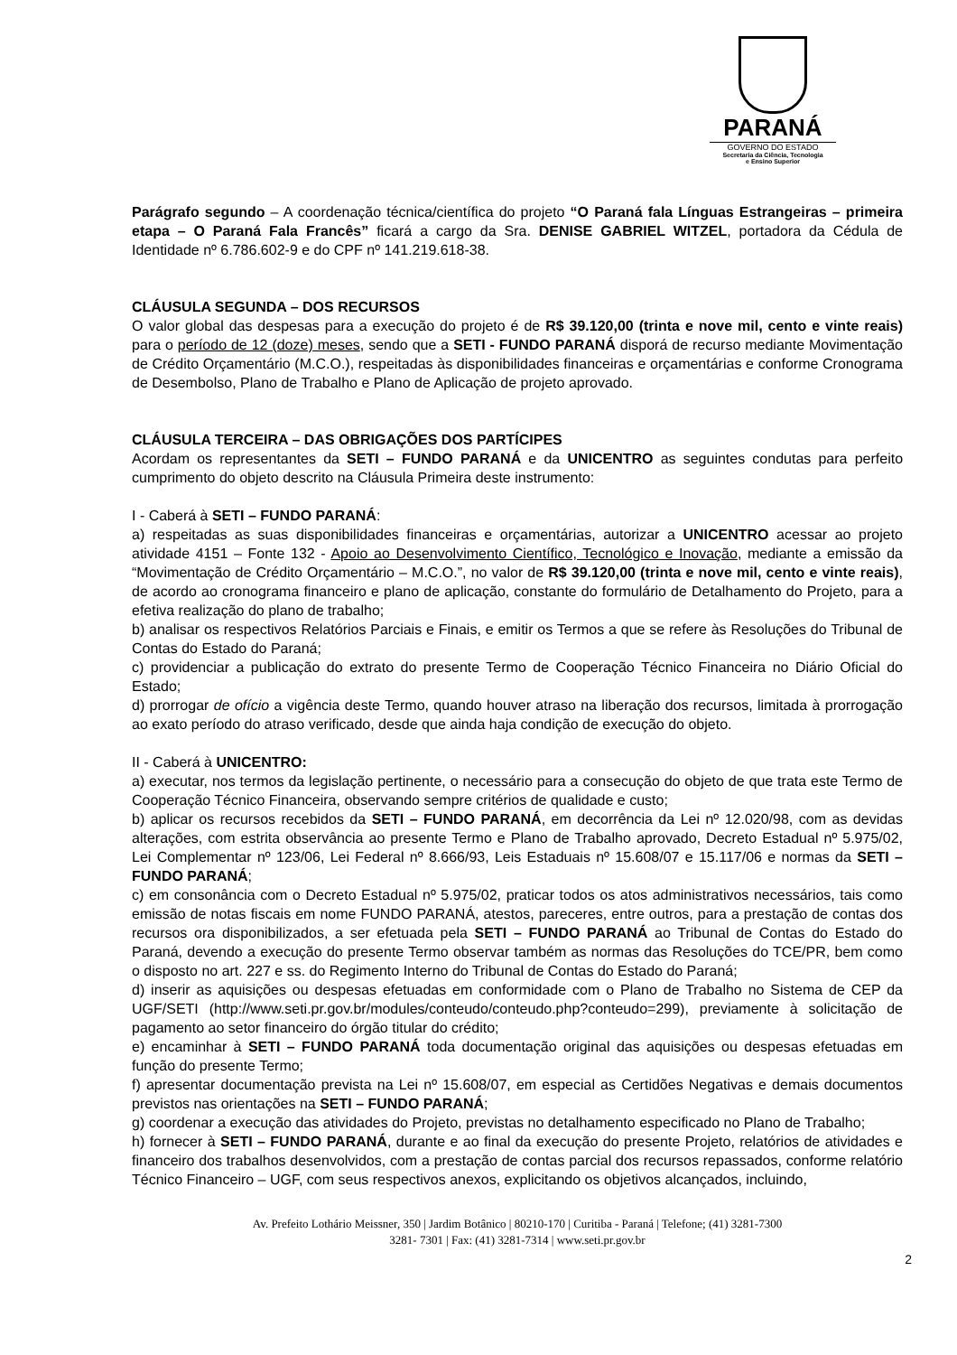PARANÁ
GOVERNO DO ESTADO
Secretaria da Ciência, Tecnologia
e Ensino Superior
Parágrafo segundo – A coordenação técnica/científica do projeto “O Paraná fala Línguas Estrangeiras – primeira etapa – O Paraná Fala Francês” ficará a cargo da Sra. DENISE GABRIEL WITZEL, portadora da Cédula de Identidade nº 6.786.602-9 e do CPF nº 141.219.618-38.
CLÁUSULA SEGUNDA – DOS RECURSOS
O valor global das despesas para a execução do projeto é de R$ 39.120,00 (trinta e nove mil, cento e vinte reais) para o período de 12 (doze) meses, sendo que a SETI - FUNDO PARANÁ disporá de recurso mediante Movimentação de Crédito Orçamentário (M.C.O.), respeitadas às disponibilidades financeiras e orçamentárias e conforme Cronograma de Desembolso, Plano de Trabalho e Plano de Aplicação de projeto aprovado.
CLÁUSULA TERCEIRA – DAS OBRIGAÇÕES DOS PARTÍCIPES
Acordam os representantes da SETI – FUNDO PARANÁ e da UNICENTRO as seguintes condutas para perfeito cumprimento do objeto descrito na Cláusula Primeira deste instrumento:
I - Caberá à SETI – FUNDO PARANÁ:
a) respeitadas as suas disponibilidades financeiras e orçamentárias, autorizar a UNICENTRO acessar ao projeto atividade 4151 – Fonte 132 - Apoio ao Desenvolvimento Científico, Tecnológico e Inovação, mediante a emissão da “Movimentação de Crédito Orçamentário – M.C.O.”, no valor de R$ 39.120,00 (trinta e nove mil, cento e vinte reais), de acordo ao cronograma financeiro e plano de aplicação, constante do formulário de Detalhamento do Projeto, para a efetiva realização do plano de trabalho;
b) analisar os respectivos Relatórios Parciais e Finais, e emitir os Termos a que se refere às Resoluções do Tribunal de Contas do Estado do Paraná;
c) providenciar a publicação do extrato do presente Termo de Cooperação Técnico Financeira no Diário Oficial do Estado;
d) prorrogar de ofício a vigência deste Termo, quando houver atraso na liberação dos recursos, limitada à prorrogação ao exato período do atraso verificado, desde que ainda haja condição de execução do objeto.
II - Caberá à UNICENTRO:
a) executar, nos termos da legislação pertinente, o necessário para a consecução do objeto de que trata este Termo de Cooperação Técnico Financeira, observando sempre critérios de qualidade e custo;
b) aplicar os recursos recebidos da SETI – FUNDO PARANÁ, em decorrência da Lei nº 12.020/98, com as devidas alterações, com estrita observância ao presente Termo e Plano de Trabalho aprovado, Decreto Estadual nº 5.975/02, Lei Complementar nº 123/06, Lei Federal nº 8.666/93, Leis Estaduais nº 15.608/07 e 15.117/06 e normas da SETI – FUNDO PARANÁ;
c) em consonância com o Decreto Estadual nº 5.975/02, praticar todos os atos administrativos necessários, tais como emissão de notas fiscais em nome FUNDO PARANÁ, atestos, pareceres, entre outros, para a prestação de contas dos recursos ora disponibilizados, a ser efetuada pela SETI – FUNDO PARANÁ ao Tribunal de Contas do Estado do Paraná, devendo a execução do presente Termo observar também as normas das Resoluções do TCE/PR, bem como o disposto no art. 227 e ss. do Regimento Interno do Tribunal de Contas do Estado do Paraná;
d) inserir as aquisições ou despesas efetuadas em conformidade com o Plano de Trabalho no Sistema de CEP da UGF/SETI (http://www.seti.pr.gov.br/modules/conteudo/conteudo.php?conteudo=299), previamente à solicitação de pagamento ao setor financeiro do órgão titular do crédito;
e) encaminhar à SETI – FUNDO PARANÁ toda documentação original das aquisições ou despesas efetuadas em função do presente Termo;
f) apresentar documentação prevista na Lei nº 15.608/07, em especial as Certidões Negativas e demais documentos previstos nas orientações na SETI – FUNDO PARANÁ;
g) coordenar a execução das atividades do Projeto, previstas no detalhamento especificado no Plano de Trabalho;
h) fornecer à SETI – FUNDO PARANÁ, durante e ao final da execução do presente Projeto, relatórios de atividades e financeiro dos trabalhos desenvolvidos, com a prestação de contas parcial dos recursos repassados, conforme relatório Técnico Financeiro – UGF, com seus respectivos anexos, explicitando os objetivos alcançados, incluindo,
Av. Prefeito Lothário Meissner, 350 | Jardim Botânico | 80210-170 | Curitiba - Paraná | Telefone; (41) 3281-7300
3281- 7301 | Fax: (41) 3281-7314 | www.seti.pr.gov.br
2